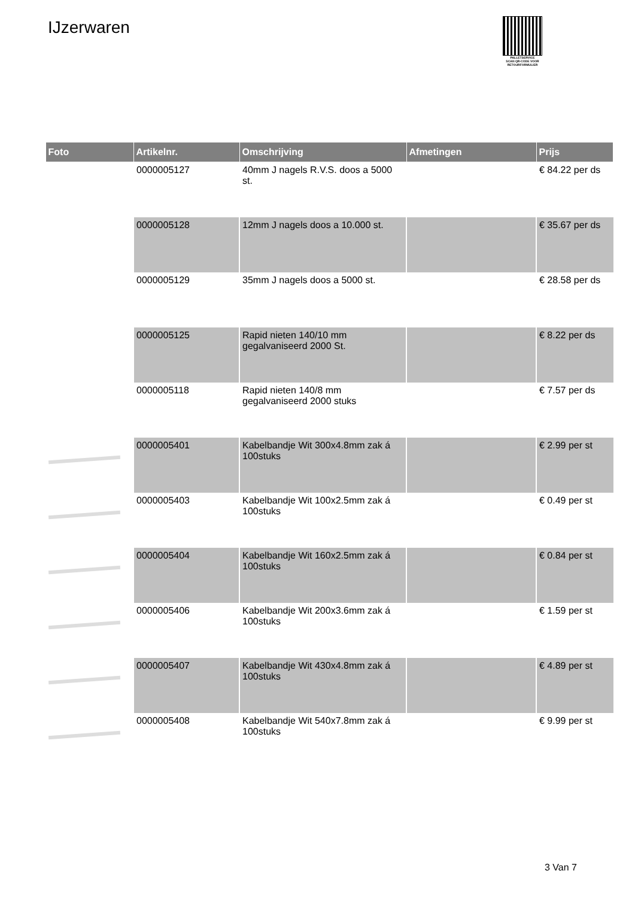IJzerwaren
PALLETSERVICE
SCAN QR-CODE VOOR RETOURFORMULIER
| Foto | Artikelnr. | Omschrijving | Afmetingen | Prijs |
| --- | --- | --- | --- | --- |
| | 0000005127 | 40mm J nagels R.V.S. doos a 5000 st. | | € 84.22 per ds |
| | 0000005128 | 12mm J nagels doos a 10.000 st. | | € 35.67 per ds |
| | 0000005129 | 35mm J nagels doos a 5000 st. | | € 28.58 per ds |
| | 0000005125 | Rapid nieten 140/10 mm gegalvaniseerd 2000 St. | | € 8.22 per ds |
| | 0000005118 | Rapid nieten 140/8 mm gegalvaniseerd 2000 stuks | | € 7.57 per ds |
| | 0000005401 | Kabelbandje Wit 300x4.8mm zak á 100stuks | | € 2.99 per st |
| | 0000005403 | Kabelbandje Wit 100x2.5mm zak á 100stuks | | € 0.49 per st |
| | 0000005404 | Kabelbandje Wit 160x2.5mm zak á 100stuks | | € 0.84 per st |
| | 0000005406 | Kabelbandje Wit 200x3.6mm zak á 100stuks | | € 1.59 per st |
| | 0000005407 | Kabelbandje Wit 430x4.8mm zak á 100stuks | | € 4.89 per st |
| | 0000005408 | Kabelbandje Wit 540x7.8mm zak á 100stuks | | € 9.99 per st |
3 Van 7